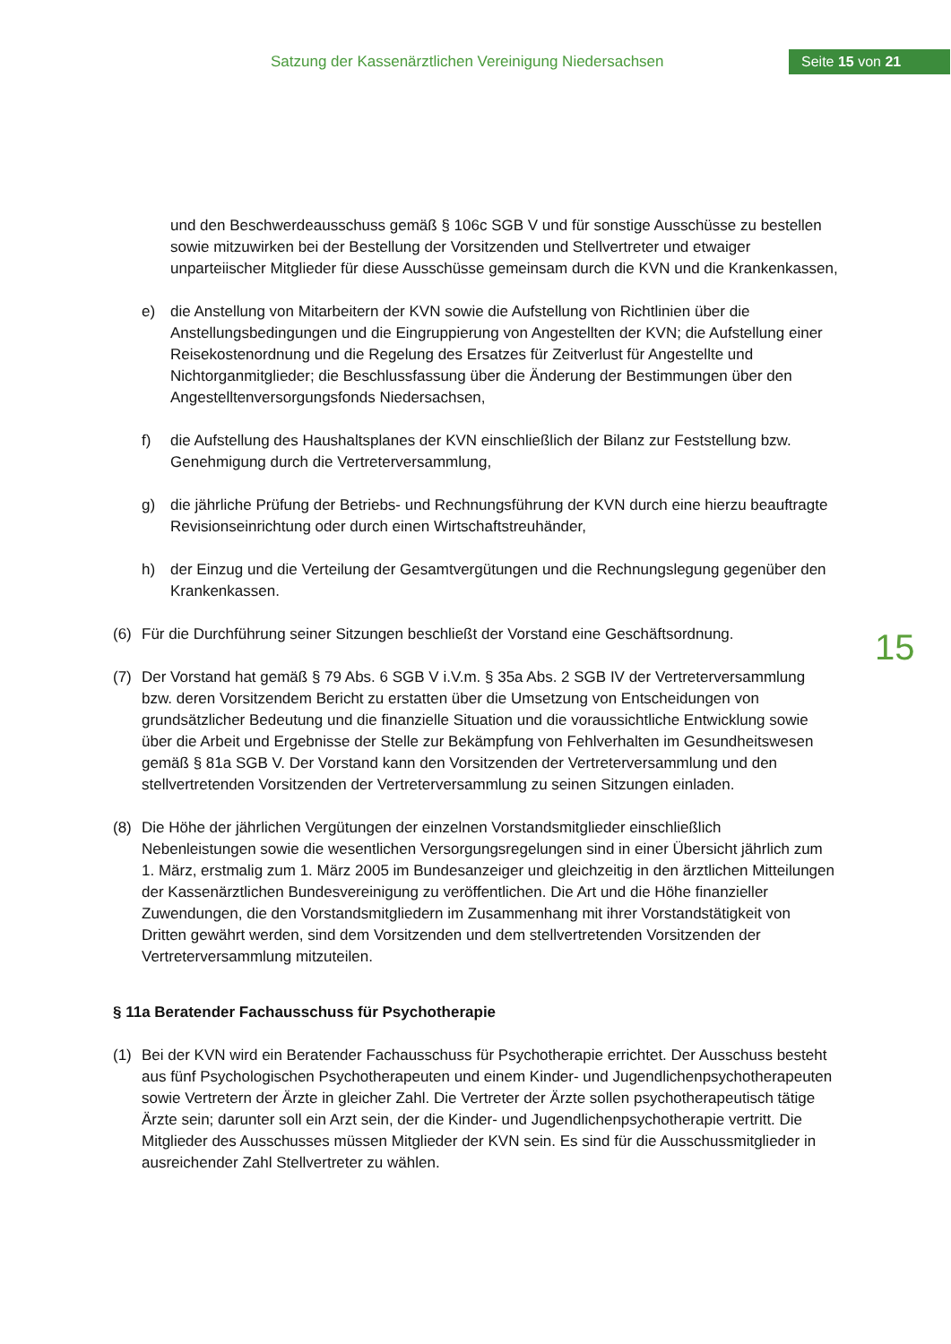Satzung der Kassenärztlichen Vereinigung Niedersachsen
Seite 15 von 21
15
und den Beschwerdeausschuss gemäß § 106c SGB V und für sonstige Ausschüsse zu bestellen sowie mitzuwirken bei der Bestellung der Vorsitzenden und Stellvertreter und etwaiger unparteiischer Mitglieder für diese Ausschüsse gemeinsam durch die KVN und die Krankenkassen,
e) die Anstellung von Mitarbeitern der KVN sowie die Aufstellung von Richtlinien über die Anstellungsbedingungen und die Eingruppierung von Angestellten der KVN; die Aufstellung einer Reisekostenordnung und die Regelung des Ersatzes für Zeitverlust für Angestellte und Nichtorganmitglieder; die Beschlussfassung über die Änderung der Bestimmungen über den Angestelltenversorgungsfonds Niedersachsen,
f) die Aufstellung des Haushaltsplanes der KVN einschließlich der Bilanz zur Feststellung bzw. Genehmigung durch die Vertreterversammlung,
g) die jährliche Prüfung der Betriebs- und Rechnungsführung der KVN durch eine hierzu beauftragte Revisionseinrichtung oder durch einen Wirtschaftstreuhänder,
h) der Einzug und die Verteilung der Gesamtvergütungen und die Rechnungslegung gegenüber den Krankenkassen.
(6) Für die Durchführung seiner Sitzungen beschließt der Vorstand eine Geschäftsordnung.
(7) Der Vorstand hat gemäß § 79 Abs. 6 SGB V i.V.m. § 35a Abs. 2 SGB IV der Vertreterversammlung bzw. deren Vorsitzendem Bericht zu erstatten über die Umsetzung von Entscheidungen von grundsätzlicher Bedeutung und die finanzielle Situation und die voraussichtliche Entwicklung sowie über die Arbeit und Ergebnisse der Stelle zur Bekämpfung von Fehlverhalten im Gesundheitswesen gemäß § 81a SGB V. Der Vorstand kann den Vorsitzenden der Vertreterversammlung und den stellvertretenden Vorsitzenden der Vertreterversammlung zu seinen Sitzungen einladen.
(8) Die Höhe der jährlichen Vergütungen der einzelnen Vorstandsmitglieder einschließlich Nebenleistungen sowie die wesentlichen Versorgungsregelungen sind in einer Übersicht jährlich zum 1. März, erstmalig zum 1. März 2005 im Bundesanzeiger und gleichzeitig in den ärztlichen Mitteilungen der Kassenärztlichen Bundesvereinigung zu veröffentlichen. Die Art und die Höhe finanzieller Zuwendungen, die den Vorstandsmitgliedern im Zusammenhang mit ihrer Vorstandstätigkeit von Dritten gewährt werden, sind dem Vorsitzenden und dem stellvertretenden Vorsitzenden der Vertreterversammlung mitzuteilen.
§ 11a Beratender Fachausschuss für Psychotherapie
(1) Bei der KVN wird ein Beratender Fachausschuss für Psychotherapie errichtet. Der Ausschuss besteht aus fünf Psychologischen Psychotherapeuten und einem Kinder- und Jugendlichenpsychotherapeuten sowie Vertretern der Ärzte in gleicher Zahl. Die Vertreter der Ärzte sollen psychotherapeutisch tätige Ärzte sein; darunter soll ein Arzt sein, der die Kinder- und Jugendlichenpsychotherapie vertritt. Die Mitglieder des Ausschusses müssen Mitglieder der KVN sein. Es sind für die Ausschussmitglieder in ausreichender Zahl Stellvertreter zu wählen.